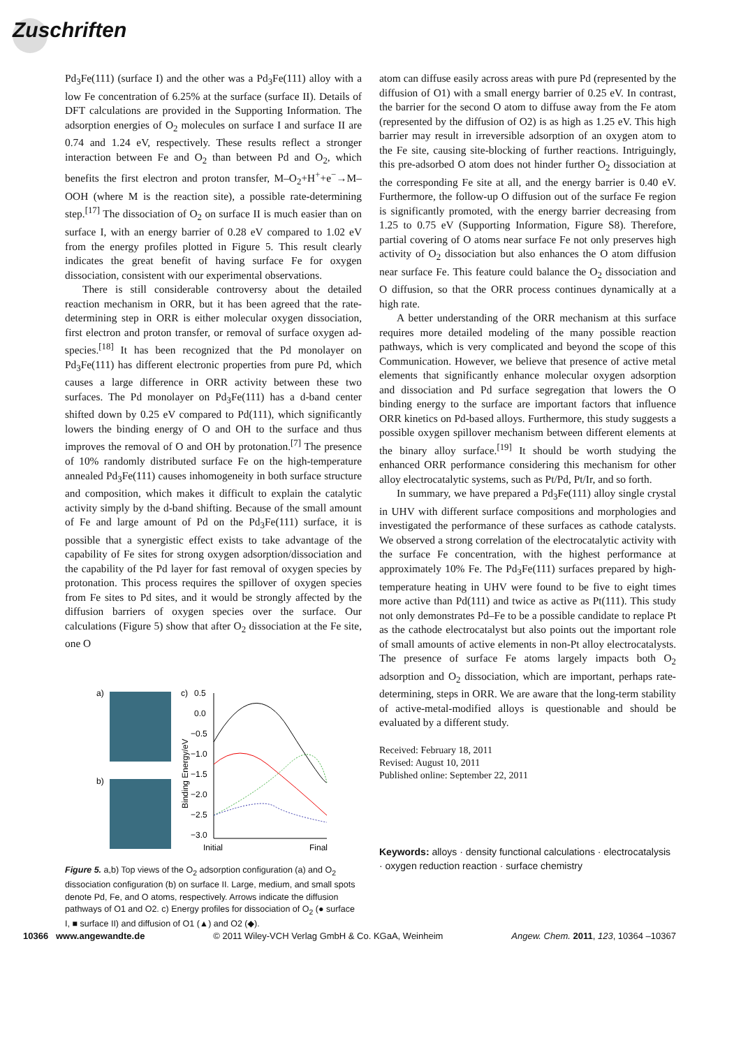Zuschriften
Pd<sub>3</sub>Fe(111) (surface I) and the other was a Pd<sub>3</sub>Fe(111) alloy with a low Fe concentration of 6.25% at the surface (surface II). Details of DFT calculations are provided in the Supporting Information. The adsorption energies of O<sub>2</sub> molecules on surface I and surface II are 0.74 and 1.24 eV, respectively. These results reflect a stronger interaction between Fe and O<sub>2</sub> than between Pd and O<sub>2</sub>, which benefits the first electron and proton transfer, M–O<sub>2</sub>+H<sup>+</sup>+e<sup>−</sup>→M–OOH (where M is the reaction site), a possible rate-determining step.<sup>[17]</sup> The dissociation of O<sub>2</sub> on surface II is much easier than on surface I, with an energy barrier of 0.28 eV compared to 1.02 eV from the energy profiles plotted in Figure 5. This result clearly indicates the great benefit of having surface Fe for oxygen dissociation, consistent with our experimental observations.
There is still considerable controversy about the detailed reaction mechanism in ORR, but it has been agreed that the rate-determining step in ORR is either molecular oxygen dissociation, first electron and proton transfer, or removal of surface oxygen ad-species.<sup>[18]</sup> It has been recognized that the Pd monolayer on Pd<sub>3</sub>Fe(111) has different electronic properties from pure Pd, which causes a large difference in ORR activity between these two surfaces. The Pd monolayer on Pd<sub>3</sub>Fe(111) has a d-band center shifted down by 0.25 eV compared to Pd(111), which significantly lowers the binding energy of O and OH to the surface and thus improves the removal of O and OH by protonation.<sup>[7]</sup> The presence of 10% randomly distributed surface Fe on the high-temperature annealed Pd<sub>3</sub>Fe(111) causes inhomogeneity in both surface structure and composition, which makes it difficult to explain the catalytic activity simply by the d-band shifting. Because of the small amount of Fe and large amount of Pd on the Pd<sub>3</sub>Fe(111) surface, it is possible that a synergistic effect exists to take advantage of the capability of Fe sites for strong oxygen adsorption/dissociation and the capability of the Pd layer for fast removal of oxygen species by protonation. This process requires the spillover of oxygen species from Fe sites to Pd sites, and it would be strongly affected by the diffusion barriers of oxygen species over the surface. Our calculations (Figure 5) show that after O<sub>2</sub> dissociation at the Fe site, one O
a)
b)
c)
0.5
0.0
−0.5
−1.0
−1.5
−2.0
−2.5
−3.0
Initial
Final
Binding Energy/eV
Figure 5. a,b) Top views of the O<sub>2</sub> adsorption configuration (a) and O<sub>2</sub> dissociation configuration (b) on surface II. Large, medium, and small spots denote Pd, Fe, and O atoms, respectively. Arrows indicate the diffusion pathways of O1 and O2. c) Energy profiles for dissociation of O<sub>2</sub> (● surface I, ■ surface II) and diffusion of O1 (▲) and O2 (◆).
atom can diffuse easily across areas with pure Pd (represented by the diffusion of O1) with a small energy barrier of 0.25 eV. In contrast, the barrier for the second O atom to diffuse away from the Fe atom (represented by the diffusion of O2) is as high as 1.25 eV. This high barrier may result in irreversible adsorption of an oxygen atom to the Fe site, causing site-blocking of further reactions. Intriguingly, this pre-adsorbed O atom does not hinder further O<sub>2</sub> dissociation at the corresponding Fe site at all, and the energy barrier is 0.40 eV. Furthermore, the follow-up O diffusion out of the surface Fe region is significantly promoted, with the energy barrier decreasing from 1.25 to 0.75 eV (Supporting Information, Figure S8). Therefore, partial covering of O atoms near surface Fe not only preserves high activity of O<sub>2</sub> dissociation but also enhances the O atom diffusion near surface Fe. This feature could balance the O<sub>2</sub> dissociation and O diffusion, so that the ORR process continues dynamically at a high rate.
A better understanding of the ORR mechanism at this surface requires more detailed modeling of the many possible reaction pathways, which is very complicated and beyond the scope of this Communication. However, we believe that presence of active metal elements that significantly enhance molecular oxygen adsorption and dissociation and Pd surface segregation that lowers the O binding energy to the surface are important factors that influence ORR kinetics on Pd-based alloys. Furthermore, this study suggests a possible oxygen spillover mechanism between different elements at the binary alloy surface.<sup>[19]</sup> It should be worth studying the enhanced ORR performance considering this mechanism for other alloy electrocatalytic systems, such as Pt/Pd, Pt/Ir, and so forth.
In summary, we have prepared a Pd<sub>3</sub>Fe(111) alloy single crystal in UHV with different surface compositions and morphologies and investigated the performance of these surfaces as cathode catalysts. We observed a strong correlation of the electrocatalytic activity with the surface Fe concentration, with the highest performance at approximately 10% Fe. The Pd<sub>3</sub>Fe(111) surfaces prepared by high-temperature heating in UHV were found to be five to eight times more active than Pd(111) and twice as active as Pt(111). This study not only demonstrates Pd–Fe to be a possible candidate to replace Pt as the cathode electrocatalyst but also points out the important role of small amounts of active elements in non-Pt alloy electrocatalysts. The presence of surface Fe atoms largely impacts both O<sub>2</sub> adsorption and O<sub>2</sub> dissociation, which are important, perhaps rate-determining, steps in ORR. We are aware that the long-term stability of active-metal-modified alloys is questionable and should be evaluated by a different study.
Received: February 18, 2011
Revised: August 10, 2011
Published online: September 22, 2011
Keywords: alloys · density functional calculations · electrocatalysis · oxygen reduction reaction · surface chemistry
10366 www.angewandte.de © 2011 Wiley-VCH Verlag GmbH & Co. KGaA, Weinheim Angew. Chem. 2011, 123, 10364 –10367